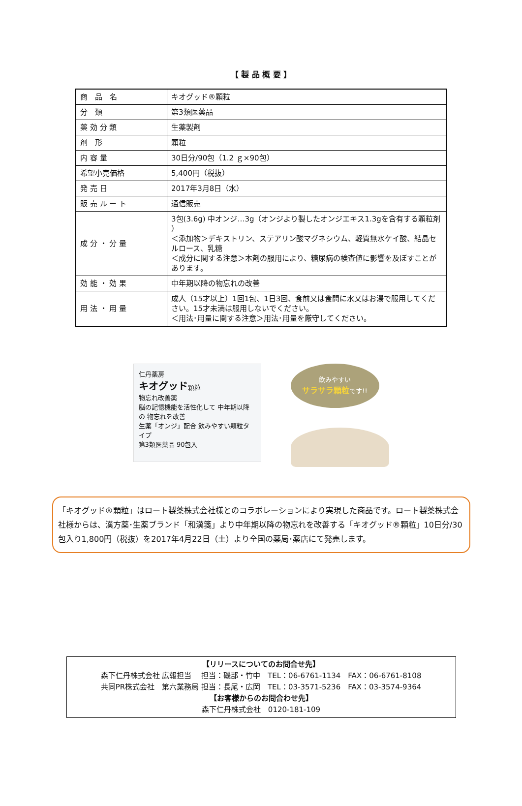【 製 品 概 要 】
| 商 品 名 | キオグッド®顆粒 |
| 分 類 | 第3類医薬品 |
| 薬 効 分 類 | 生薬製剤 |
| 剤 形 | 顆粒 |
| 内 容 量 | 30日分/90包（1.2 ｇ×90包） |
| 希望小売価格 | 5,400円（税抜） |
| 発 売 日 | 2017年3月8日（水） |
| 販 売 ル ー ト | 通信販売 |
| 成 分 ・ 分 量 | 3包(3.6g) 中オンジ…3g（オンジより製したオンジエキス1.3gを含有する顆粒剤 ） ＜添加物＞デキストリン、ステアリン酸マグネシウム、軽質無水ケイ酸、結晶セルロース、乳糖 ＜成分に関する注意＞本剤の服用により、糖尿病の検査値に影響を及ぼすことがあります。 |
| 効 能 ・ 効 果 | 中年期以降の物忘れの改善 |
| 用 法 ・ 用 量 | 成人（15才以上）1回1包、1日3回、食前又は食間に水又はお湯で服用してください。15才未満は服用しないでください。 ＜用法･用量に関する注意＞用法･用量を厳守してください。 |
仁丹薬房
キオグッド顆粒
物忘れ改善薬
脳の記憶機能を活性化して 中年期以降の 物忘れを改善
生薬「オンジ」配合 飲みやすい顆粒タイプ
第3類医薬品 90包入
飲みやすい
サラサラ顆粒です!!
「キオグッド®顆粒」はロート製薬株式会社様とのコラボレーションにより実現した商品です。ロート製薬株式会社様からは、漢方薬･生薬ブランド「和漢箋」より中年期以降の物忘れを改善する「キオグッド®顆粒」10日分/30包入り1,800円（税抜）を2017年4月22日（土）より全国の薬局･薬店にて発売します。
【リリースについてのお問合せ先】
森下仁丹株式会社 広報担当　 担当：磯部・竹中　TEL：06-6761-1134　FAX：06-6761-8108
共同PR株式会社　第六業務局 担当：長尾・広岡　TEL：03-3571-5236　FAX：03-3574-9364
【お客様からのお問合わせ先】
森下仁丹株式会社　0120-181-109